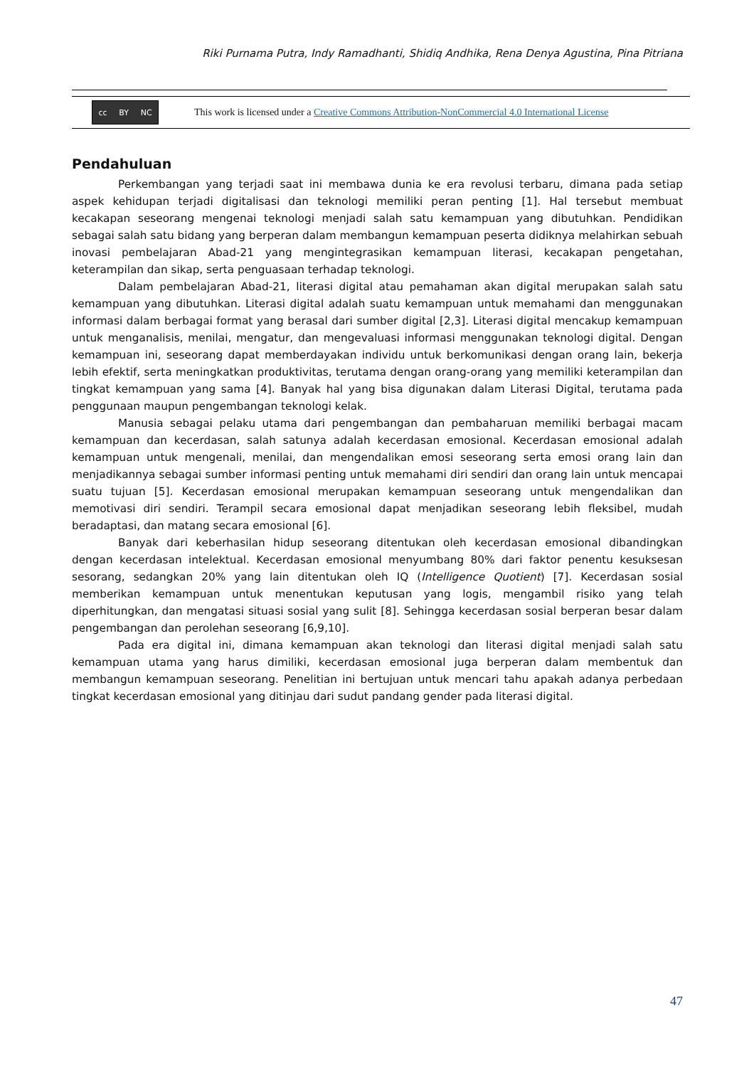Riki Purnama Putra, Indy Ramadhanti, Shidiq Andhika, Rena Denya Agustina, Pina Pitriana
cc BY NC
This work is licensed under a Creative Commons Attribution-NonCommercial 4.0 International License
Pendahuluan
Perkembangan yang terjadi saat ini membawa dunia ke era revolusi terbaru, dimana pada setiap aspek kehidupan terjadi digitalisasi dan teknologi memiliki peran penting [1]. Hal tersebut membuat kecakapan seseorang mengenai teknologi menjadi salah satu kemampuan yang dibutuhkan. Pendidikan sebagai salah satu bidang yang berperan dalam membangun kemampuan peserta didiknya melahirkan sebuah inovasi pembelajaran Abad-21 yang mengintegrasikan kemampuan literasi, kecakapan pengetahan, keterampilan dan sikap, serta penguasaan terhadap teknologi.
Dalam pembelajaran Abad-21, literasi digital atau pemahaman akan digital merupakan salah satu kemampuan yang dibutuhkan. Literasi digital adalah suatu kemampuan untuk memahami dan menggunakan informasi dalam berbagai format yang berasal dari sumber digital [2,3]. Literasi digital mencakup kemampuan untuk menganalisis, menilai, mengatur, dan mengevaluasi informasi menggunakan teknologi digital. Dengan kemampuan ini, seseorang dapat memberdayakan individu untuk berkomunikasi dengan orang lain, bekerja lebih efektif, serta meningkatkan produktivitas, terutama dengan orang-orang yang memiliki keterampilan dan tingkat kemampuan yang sama [4]. Banyak hal yang bisa digunakan dalam Literasi Digital, terutama pada penggunaan maupun pengembangan teknologi kelak.
Manusia sebagai pelaku utama dari pengembangan dan pembaharuan memiliki berbagai macam kemampuan dan kecerdasan, salah satunya adalah kecerdasan emosional. Kecerdasan emosional adalah kemampuan untuk mengenali, menilai, dan mengendalikan emosi seseorang serta emosi orang lain dan menjadikannya sebagai sumber informasi penting untuk memahami diri sendiri dan orang lain untuk mencapai suatu tujuan [5]. Kecerdasan emosional merupakan kemampuan seseorang untuk mengendalikan dan memotivasi diri sendiri. Terampil secara emosional dapat menjadikan seseorang lebih fleksibel, mudah beradaptasi, dan matang secara emosional [6].
Banyak dari keberhasilan hidup seseorang ditentukan oleh kecerdasan emosional dibandingkan dengan kecerdasan intelektual. Kecerdasan emosional menyumbang 80% dari faktor penentu kesuksesan sesorang, sedangkan 20% yang lain ditentukan oleh IQ (Intelligence Quotient) [7]. Kecerdasan sosial memberikan kemampuan untuk menentukan keputusan yang logis, mengambil risiko yang telah diperhitungkan, dan mengatasi situasi sosial yang sulit [8]. Sehingga kecerdasan sosial berperan besar dalam pengembangan dan perolehan seseorang [6,9,10].
Pada era digital ini, dimana kemampuan akan teknologi dan literasi digital menjadi salah satu kemampuan utama yang harus dimiliki, kecerdasan emosional juga berperan dalam membentuk dan membangun kemampuan seseorang. Penelitian ini bertujuan untuk mencari tahu apakah adanya perbedaan tingkat kecerdasan emosional yang ditinjau dari sudut pandang gender pada literasi digital.
47